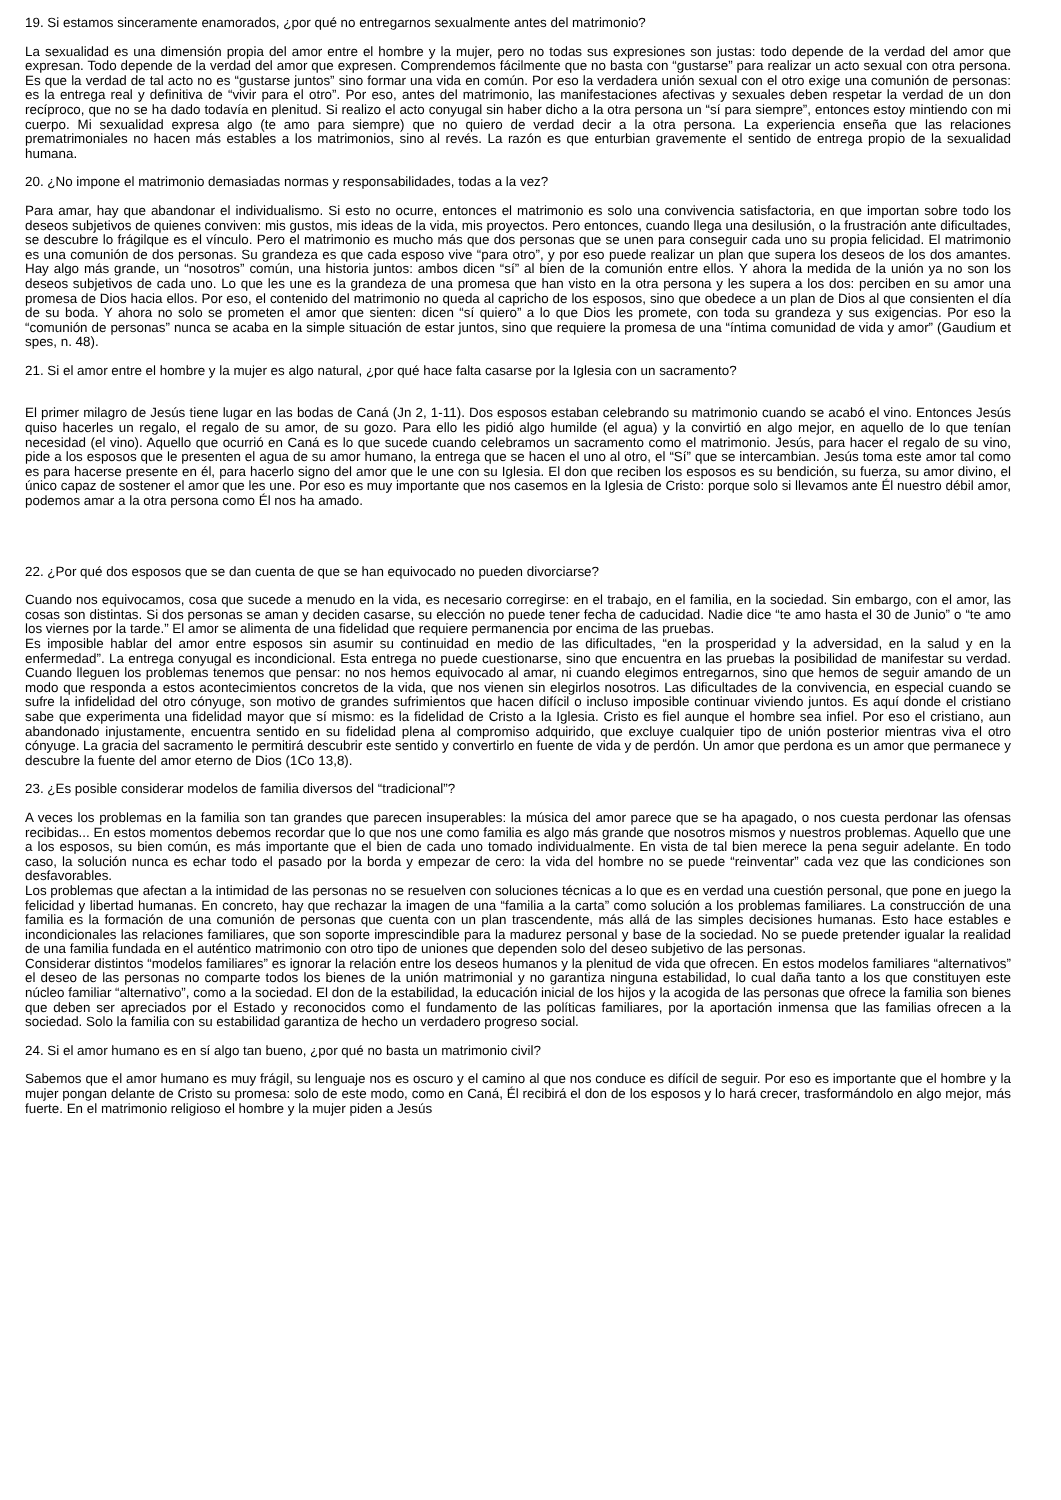19. Si estamos sinceramente enamorados, ¿por qué no entregarnos sexualmente antes del matrimonio?
La sexualidad es una dimensión propia del amor entre el hombre y la mujer, pero no todas sus expresiones son justas: todo depende de la verdad del amor que expresan. Todo depende de la verdad del amor que expresen. Comprendemos fácilmente que no basta con “gustarse” para realizar un acto sexual con otra persona. Es que la verdad de tal acto no es “gustarse juntos” sino formar una vida en común. Por eso la verdadera unión sexual con el otro exige una comunión de personas: es la entrega real y definitiva de “vivir para el otro”. Por eso, antes del matrimonio, las manifestaciones afectivas y sexuales deben respetar la verdad de un don recíproco, que no se ha dado todavía en plenitud. Si realizo el acto conyugal sin haber dicho a la otra persona un “sí para siempre”, entonces estoy mintiendo con mi cuerpo. Mi sexualidad expresa algo (te amo para siempre) que no quiero de verdad decir a la otra persona. La experiencia enseña que las relaciones prematrimoniales no hacen más estables a los matrimonios, sino al revés. La razón es que enturbian gravemente el sentido de entrega propio de la sexualidad humana.
20. ¿No impone el matrimonio demasiadas normas y responsabilidades, todas a la vez?
Para amar, hay que abandonar el individualismo. Si esto no ocurre, entonces el matrimonio es solo una convivencia satisfactoria, en que importan sobre todo los deseos subjetivos de quienes conviven: mis gustos, mis ideas de la vida, mis proyectos. Pero entonces, cuando llega una desilusión, o la frustración ante dificultades, se descubre lo frágilque es el vínculo. Pero el matrimonio es mucho más que dos personas que se unen para conseguir cada uno su propia felicidad. El matrimonio es una comunión de dos personas. Su grandeza es que cada esposo vive “para otro”, y por eso puede realizar un plan que supera los deseos de los dos amantes. Hay algo más grande, un “nosotros” común, una historia juntos: ambos dicen “sí” al bien de la comunión entre ellos. Y ahora la medida de la unión ya no son los deseos subjetivos de cada uno. Lo que les une es la grandeza de una promesa que han visto en la otra persona y les supera a los dos: perciben en su amor una promesa de Dios hacia ellos. Por eso, el contenido del matrimonio no queda al capricho de los esposos, sino que obedece a un plan de Dios al que consienten el día de su boda. Y ahora no solo se prometen el amor que sienten: dicen “sí quiero” a lo que Dios les promete, con toda su grandeza y sus exigencias. Por eso la “comunión de personas” nunca se acaba en la simple situación de estar juntos, sino que requiere la promesa de una “íntima comunidad de vida y amor” (Gaudium et spes, n. 48).
21. Si el amor entre el hombre y la mujer es algo natural, ¿por qué hace falta casarse por la Iglesia con un sacramento?
El primer milagro de Jesús tiene lugar en las bodas de Caná (Jn 2, 1-11). Dos esposos estaban celebrando su matrimonio cuando se acabó el vino. Entonces Jesús quiso hacerles un regalo, el regalo de su amor, de su gozo. Para ello les pidió algo humilde (el agua) y la convirtió en algo mejor, en aquello de lo que tenían necesidad (el vino). Aquello que ocurrió en Caná es lo que sucede cuando celebramos un sacramento como el matrimonio. Jesús, para hacer el regalo de su vino, pide a los esposos que le presenten el agua de su amor humano, la entrega que se hacen el uno al otro, el “Sí” que se intercambian. Jesús toma este amor tal como es para hacerse presente en él, para hacerlo signo del amor que le une con su Iglesia. El don que reciben los esposos es su bendición, su fuerza, su amor divino, el único capaz de sostener el amor que les une. Por eso es muy importante que nos casemos en la Iglesia de Cristo: porque solo si llevamos ante Él nuestro débil amor, podemos amar a la otra persona como Él nos ha amado.
22. ¿Por qué dos esposos que se dan cuenta de que se han equivocado no pueden divorciarse?
Cuando nos equivocamos, cosa que sucede a menudo en la vida, es necesario corregirse: en el trabajo, en el familia, en la sociedad. Sin embargo, con el amor, las cosas son distintas. Si dos personas se aman y deciden casarse, su elección no puede tener fecha de caducidad. Nadie dice “te amo hasta el 30 de Junio” o “te amo los viernes por la tarde.” El amor se alimenta de una fidelidad que requiere permanencia por encima de las pruebas.
Es imposible hablar del amor entre esposos sin asumir su continuidad en medio de las dificultades, “en la prosperidad y la adversidad, en la salud y en la enfermedad”. La entrega conyugal es incondicional. Esta entrega no puede cuestionarse, sino que encuentra en las pruebas la posibilidad de manifestar su verdad. Cuando lleguen los problemas tenemos que pensar: no nos hemos equivocado al amar, ni cuando elegimos entregarnos, sino que hemos de seguir amando de un modo que responda a estos acontecimientos concretos de la vida, que nos vienen sin elegirlos nosotros. Las dificultades de la convivencia, en especial cuando se sufre la infidelidad del otro cónyuge, son motivo de grandes sufrimientos que hacen difícil o incluso imposible continuar viviendo juntos. Es aquí donde el cristiano sabe que experimenta una fidelidad mayor que sí mismo: es la fidelidad de Cristo a la Iglesia. Cristo es fiel aunque el hombre sea infiel. Por eso el cristiano, aun abandonado injustamente, encuentra sentido en su fidelidad plena al compromiso adquirido, que excluye cualquier tipo de unión posterior mientras viva el otro cónyuge. La gracia del sacramento le permitirá descubrir este sentido y convertirlo en fuente de vida y de perdón. Un amor que perdona es un amor que permanece y descubre la fuente del amor eterno de Dios (1Co 13,8).
23. ¿Es posible considerar modelos de familia diversos del “tradicional”?
A veces los problemas en la familia son tan grandes que parecen insuperables: la música del amor parece que se ha apagado, o nos cuesta perdonar las ofensas recibidas... En estos momentos debemos recordar que lo que nos une como familia es algo más grande que nosotros mismos y nuestros problemas. Aquello que une a los esposos, su bien común, es más importante que el bien de cada uno tomado individualmente. En vista de tal bien merece la pena seguir adelante. En todo caso, la solución nunca es echar todo el pasado por la borda y empezar de cero: la vida del hombre no se puede “reinventar” cada vez que las condiciones son desfavorables.
Los problemas que afectan a la intimidad de las personas no se resuelven con soluciones técnicas a lo que es en verdad una cuestión personal, que pone en juego la felicidad y libertad humanas. En concreto, hay que rechazar la imagen de una “familia a la carta” como solución a los problemas familiares. La construcción de una familia es la formación de una comunión de personas que cuenta con un plan trascendente, más allá de las simples decisiones humanas. Esto hace estables e incondicionales las relaciones familiares, que son soporte imprescindible para la madurez personal y base de la sociedad. No se puede pretender igualar la realidad de una familia fundada en el auténtico matrimonio con otro tipo de uniones que dependen solo del deseo subjetivo de las personas.
Considerar distintos “modelos familiares” es ignorar la relación entre los deseos humanos y la plenitud de vida que ofrecen. En estos modelos familiares “alternativos” el deseo de las personas no comparte todos los bienes de la unión matrimonial y no garantiza ninguna estabilidad, lo cual daña tanto a los que constituyen este núcleo familiar “alternativo”, como a la sociedad. El don de la estabilidad, la educación inicial de los hijos y la acogida de las personas que ofrece la familia son bienes que deben ser apreciados por el Estado y reconocidos como el fundamento de las políticas familiares, por la aportación inmensa que las familias ofrecen a la sociedad. Solo la familia con su estabilidad garantiza de hecho un verdadero progreso social.
24. Si el amor humano es en sí algo tan bueno, ¿por qué no basta un matrimonio civil?
Sabemos que el amor humano es muy frágil, su lenguaje nos es oscuro y el camino al que nos conduce es difícil de seguir. Por eso es importante que el hombre y la mujer pongan delante de Cristo su promesa: solo de este modo, como en Caná, Él recibirá el don de los esposos y lo hará crecer, trasformándolo en algo mejor, más fuerte. En el matrimonio religioso el hombre y la mujer piden a Jesús